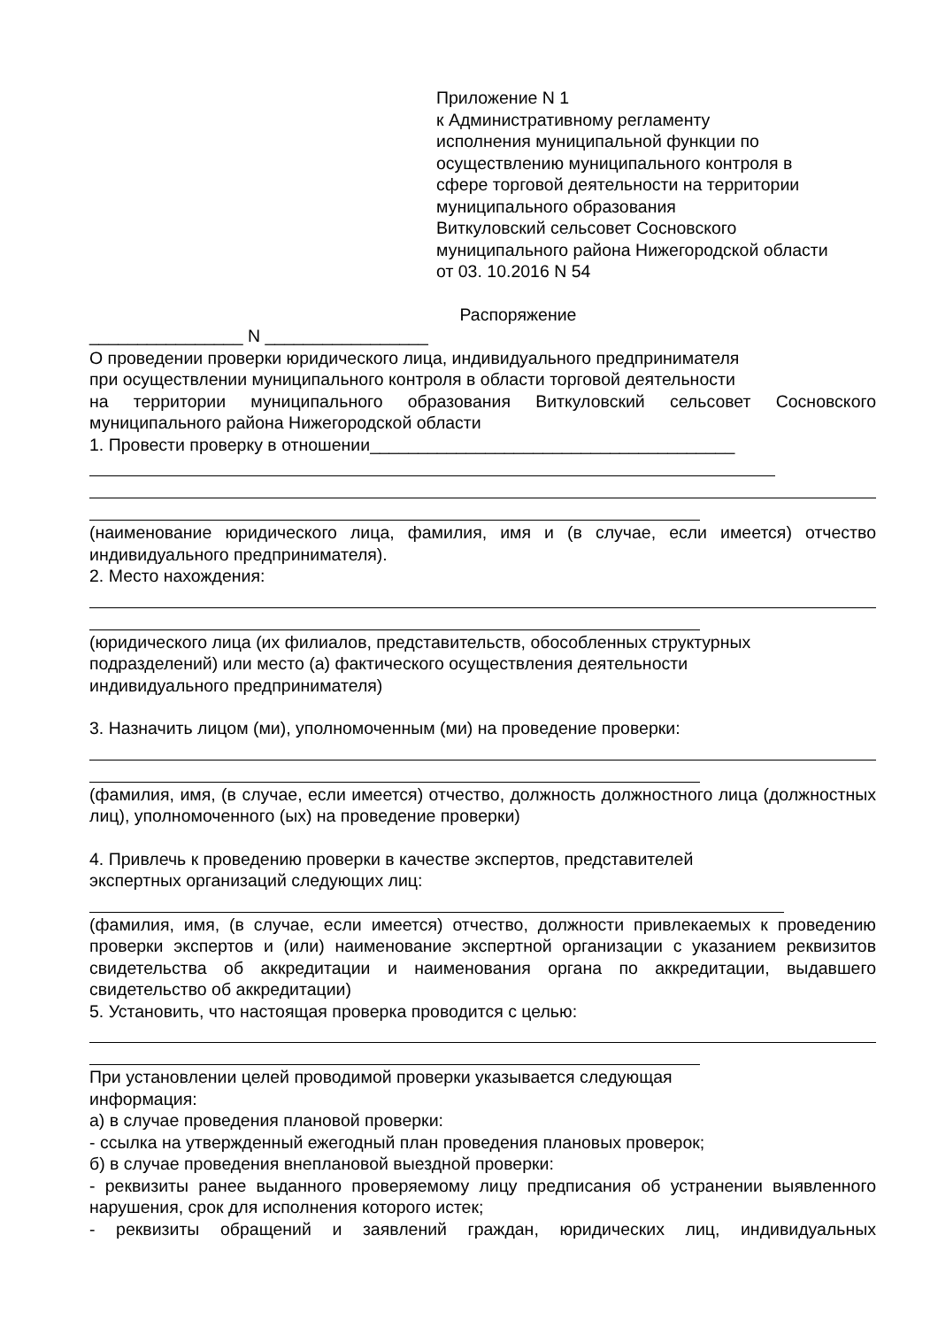Приложение N 1
к Административному регламенту
исполнения муниципальной функции по
осуществлению муниципального контроля в
сфере торговой деятельности на территории
муниципального образования
Виткуловский сельсовет Сосновского
муниципального района Нижегородской области
от 03. 10.2016 N 54
Распоряжение
________________ N _________________
О проведении проверки юридического лица, индивидуального предпринимателя
при осуществлении муниципального контроля в области торговой деятельности
на территории муниципального образования Виткуловский сельсовет Сосновского муниципального района Нижегородской области
1. Провести проверку в отношении______________________________________
(наименование юридического лица, фамилия, имя и (в случае, если имеется) отчество индивидуального предпринимателя).
2. Место нахождения:
(юридического лица (их филиалов, представительств, обособленных структурных
подразделений) или место (а) фактического осуществления деятельности
индивидуального предпринимателя)
3. Назначить лицом (ми), уполномоченным (ми) на проведение проверки:
(фамилия, имя, (в случае, если имеется) отчество, должность должностного лица (должностных лиц), уполномоченного (ых) на проведение проверки)
4. Привлечь к проведению проверки в качестве экспертов, представителей
экспертных организаций следующих лиц:
(фамилия, имя, (в случае, если имеется) отчество, должности привлекаемых к проведению проверки экспертов и (или) наименование экспертной организации с указанием реквизитов свидетельства об аккредитации и наименования органа по аккредитации, выдавшего свидетельство об аккредитации)
5. Установить, что настоящая проверка проводится с целью:
При установлении целей проводимой проверки указывается следующая
информация:
а) в случае проведения плановой проверки:
- ссылка на утвержденный ежегодный план проведения плановых проверок;
б) в случае проведения внеплановой выездной проверки:
- реквизиты ранее выданного проверяемому лицу предписания об устранении выявленного нарушения, срок для исполнения которого истек;
- реквизиты обращений и заявлений граждан, юридических лиц, индивидуальных